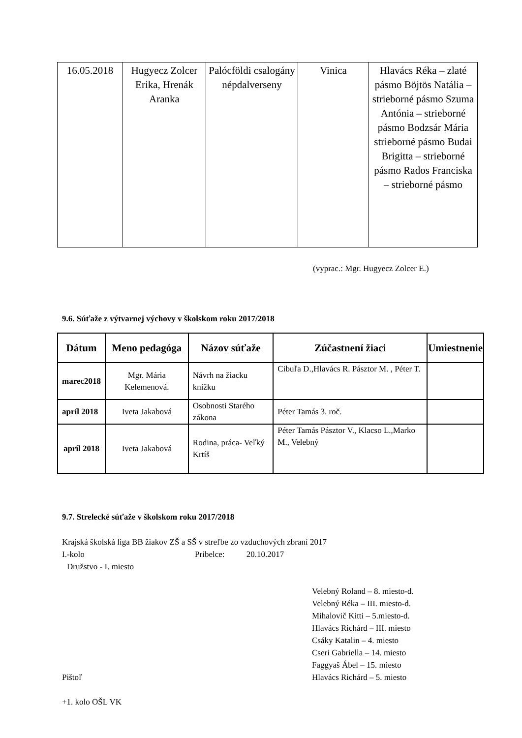| 16.05.2018 | Hugyecz Zolcer Erika, Hrenák Aranka | Palócföldi csalogány népdalverseny | Vinica | Hlavács Réka – zlaté pásmo Böjtös Natália – strieborné pásmo Szuma Antónia – strieborné pásmo Bodzsár Mária strieborné pásmo Budai Brigitta – strieborné pásmo Rados Franciska – strieborné pásmo |
(vyprac.: Mgr. Hugyecz Zolcer E.)
9.6. Súťaže z výtvarnej výchovy v školskom roku 2017/2018
| Dátum | Meno pedagóga | Názov súťaže | Zúčastnení žiaci | Umiestnenie |
| --- | --- | --- | --- | --- |
| marec2018 | Mgr. Mária Kelemenová. | Návrh na žiacku knížku | Cibuľa D.,Hlavács R. Pásztor M. , Péter T. | |
| apríl 2018 | Iveta Jakabová | Osobnosti Starého zákona | Péter Tamás 3. roč. | |
| apríl 2018 | Iveta Jakabová | Rodina, práca- Veľký Krtíš | Péter Tamás Pásztor V., Klacso L.,Marko M., Velebný | |
9.7. Strelecké súťaže v školskom roku 2017/2018
Krajská školská liga BB žiakov ZŠ a SŠ v streľbe zo vzduchových zbraní 2017
I.-kolo Pribelce: 20.10.2017
Družstvo - I. miesto
Pištoľ Velebný Roland – 8. miesto-d.
Velebný Réka – III. miesto-d.
Mihalovič Kitti – 5.miesto-d.
Hlavács Richárd – III. miesto
Csáky Katalin – 4. miesto
Cseri Gabriella – 14. miesto
Faggyaš Ábel – 15. miesto
Hlavács Richárd – 5. miesto
+1. kolo OŠL VK